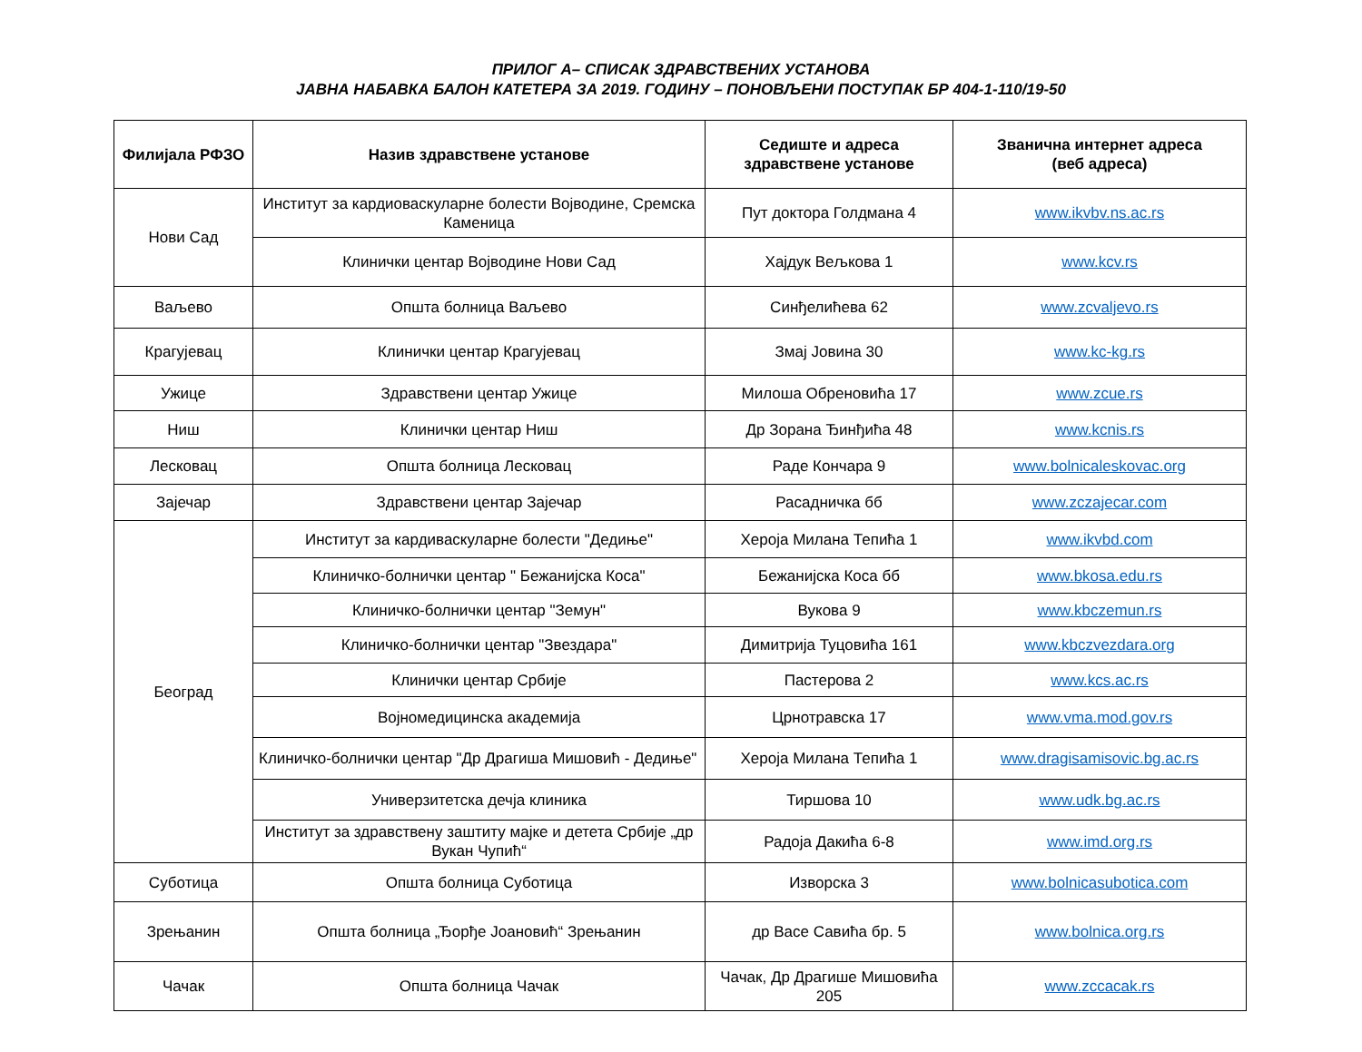ПРИЛОГ А– СПИСАК ЗДРАВСТВЕНИХ УСТАНОВА
ЈАВНА НАБАВКА БАЛОН КАТЕТЕРА ЗА 2019. ГОДИНУ – ПОНОВЉЕНИ ПОСТУПАК БР 404-1-110/19-50
| Филијала РФЗО | Назив здравствене установе | Седиште и адреса здравствене установе | Званична интернет адреса (веб адреса) |
| --- | --- | --- | --- |
| Нови Сад | Институт за кардиоваскуларне болести Војводине, Сремска Каменица | Пут доктора Голдмана 4 | www.ikvbv.ns.ac.rs |
| | Клинички центар Војводине Нови Сад | Хајдук Вељкова 1 | www.kcv.rs |
| Ваљево | Општа болница Ваљево | Синђелићева 62 | www.zcvaljevo.rs |
| Крагујевац | Клинички центар Крагујевац | Змај Јовина 30 | www.kc-kg.rs |
| Ужице | Здравствени центар Ужице | Милоша Обреновића 17 | www.zcue.rs |
| Ниш | Клинички центар Ниш | Др Зорана Ђинђића 48 | www.kcnis.rs |
| Лесковац | Општа болница Лесковац | Раде Кончара 9 | www.bolnicaleskovac.org |
| Зајечар | Здравствени центар Зајечар | Расадничка бб | www.zczajecar.com |
| Београд | Институт за кардиваскуларне болести "Дедиње" | Хероја Милана Тепића 1 | www.ikvbd.com |
| | Клиничко-болнички центар " Бежанијска Коса" | Бежанијска Коса бб | www.bkosa.edu.rs |
| | Клиничко-болнички центар "Земун" | Вукова 9 | www.kbczemun.rs |
| | Клиничко-болнички центар "Звездара" | Димитрија Туцовића 161 | www.kbczvezdara.org |
| | Клинички центар Србије | Пастерова 2 | www.kcs.ac.rs |
| | Војномедицинска академија | Црнотравска 17 | www.vma.mod.gov.rs |
| | Клиничко-болнички центар "Др Драгиша Мишовић - Дедиње" | Хероја Милана Тепића 1 | www.dragisamisovic.bg.ac.rs |
| | Универзитетска дечја клиника | Тиршова 10 | www.udk.bg.ac.rs |
| | Институт за здравствену заштиту мајке и детета Србије „др Вукан Чупић“ | Радоја Дакића 6-8 | www.imd.org.rs |
| Суботица | Општа болница Суботица | Изворска 3 | www.bolnicasubotica.com |
| Зрењанин | Општа болница „Ђорђе Јоановић“ Зрењанин | др Васе Савића бр. 5 | www.bolnica.org.rs |
| Чачак | Општа болница Чачак | Чачак, Др Драгише Мишовића 205 | www.zccacak.rs |